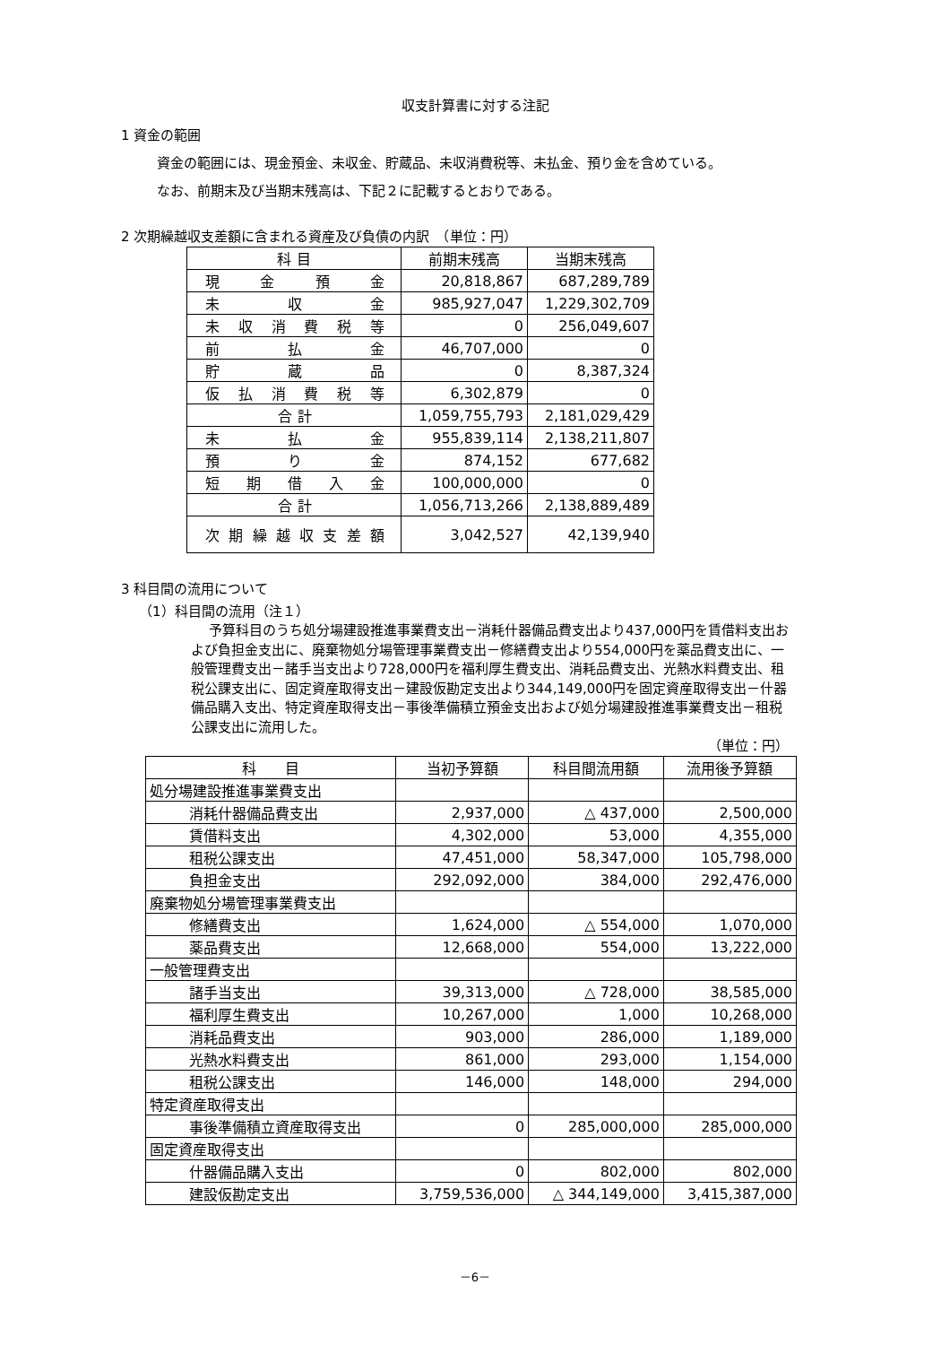収支計算書に対する注記
1 資金の範囲
資金の範囲には、現金預金、未収金、貯蔵品、未収消費税等、未払金、預り金を含めている。
なお、前期末及び当期末残高は、下記２に記載するとおりである。
2 次期繰越収支差額に含まれる資産及び負債の内訳　（単位：円）
| 科 目 | 前期末残高 | 当期末残高 |
| --- | --- | --- |
| 現金預金 | 20,818,867 | 687,289,789 |
| 未収金 | 985,927,047 | 1,229,302,709 |
| 未収消費税等 | 0 | 256,049,607 |
| 前払金 | 46,707,000 | 0 |
| 貯蔵品 | 0 | 8,387,324 |
| 仮払消費税等 | 6,302,879 | 0 |
| 合 計 | 1,059,755,793 | 2,181,029,429 |
| 未払金 | 955,839,114 | 2,138,211,807 |
| 預り金 | 874,152 | 677,682 |
| 短期借入金 | 100,000,000 | 0 |
| 合 計 | 1,056,713,266 | 2,138,889,489 |
| 次期繰越収支差額 | 3,042,527 | 42,139,940 |
3 科目間の流用について
（1）科目間の流用（注１）
予算科目のうち処分場建設推進事業費支出－消耗什器備品費支出より437,000円を賃借料支出および負担金支出に、廃棄物処分場管理事業費支出－修繕費支出より554,000円を薬品費支出に、一般管理費支出－諸手当支出より728,000円を福利厚生費支出、消耗品費支出、光熱水料費支出、租税公課支出に、固定資産取得支出－建設仮勘定支出より344,149,000円を固定資産取得支出－什器備品購入支出、特定資産取得支出－事後準備積立預金支出および処分場建設推進事業費支出－租税公課支出に流用した。
（単位：円）
| 科 目 | 当初予算額 | 科目間流用額 | 流用後予算額 |
| --- | --- | --- | --- |
| 処分場建設推進事業費支出 | | | |
| 消耗什器備品費支出 | 2,937,000 | △ 437,000 | 2,500,000 |
| 賃借料支出 | 4,302,000 | 53,000 | 4,355,000 |
| 租税公課支出 | 47,451,000 | 58,347,000 | 105,798,000 |
| 負担金支出 | 292,092,000 | 384,000 | 292,476,000 |
| 廃棄物処分場管理事業費支出 | | | |
| 修繕費支出 | 1,624,000 | △ 554,000 | 1,070,000 |
| 薬品費支出 | 12,668,000 | 554,000 | 13,222,000 |
| 一般管理費支出 | | | |
| 諸手当支出 | 39,313,000 | △ 728,000 | 38,585,000 |
| 福利厚生費支出 | 10,267,000 | 1,000 | 10,268,000 |
| 消耗品費支出 | 903,000 | 286,000 | 1,189,000 |
| 光熱水料費支出 | 861,000 | 293,000 | 1,154,000 |
| 租税公課支出 | 146,000 | 148,000 | 294,000 |
| 特定資産取得支出 | | | |
| 事後準備積立資産取得支出 | 0 | 285,000,000 | 285,000,000 |
| 固定資産取得支出 | | | |
| 什器備品購入支出 | 0 | 802,000 | 802,000 |
| 建設仮勘定支出 | 3,759,536,000 | △ 344,149,000 | 3,415,387,000 |
－6－